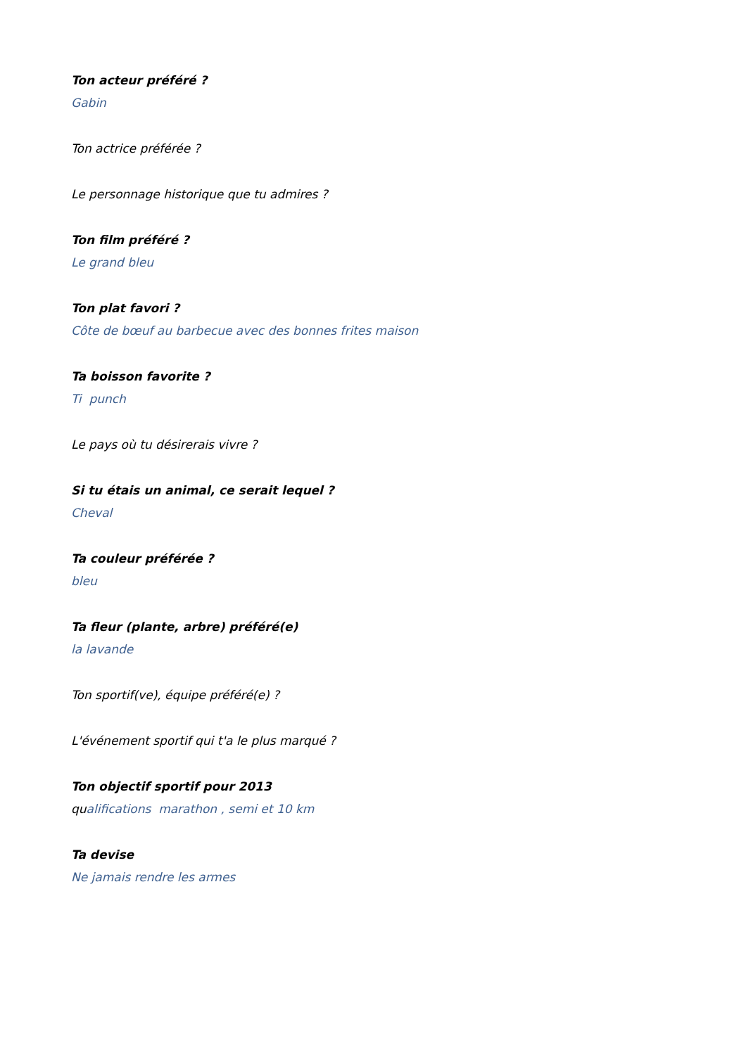Ton acteur préféré ?
Gabin
Ton actrice préférée ?
Le personnage historique que tu admires ?
Ton film préféré ?
Le grand bleu
Ton plat favori ?
Côte de bœuf au barbecue avec des bonnes frites maison
Ta boisson favorite ?
Ti punch
Le pays où tu désirerais vivre ?
Si tu étais un animal, ce serait lequel ?
Cheval
Ta couleur préférée ?
bleu
Ta fleur (plante, arbre) préféré(e)
la lavande
Ton sportif(ve), équipe préféré(e) ?
L'événement sportif qui t'a le plus marqué ?
Ton objectif sportif pour 2013
qualifications marathon , semi et 10 km
Ta devise
Ne jamais rendre les armes